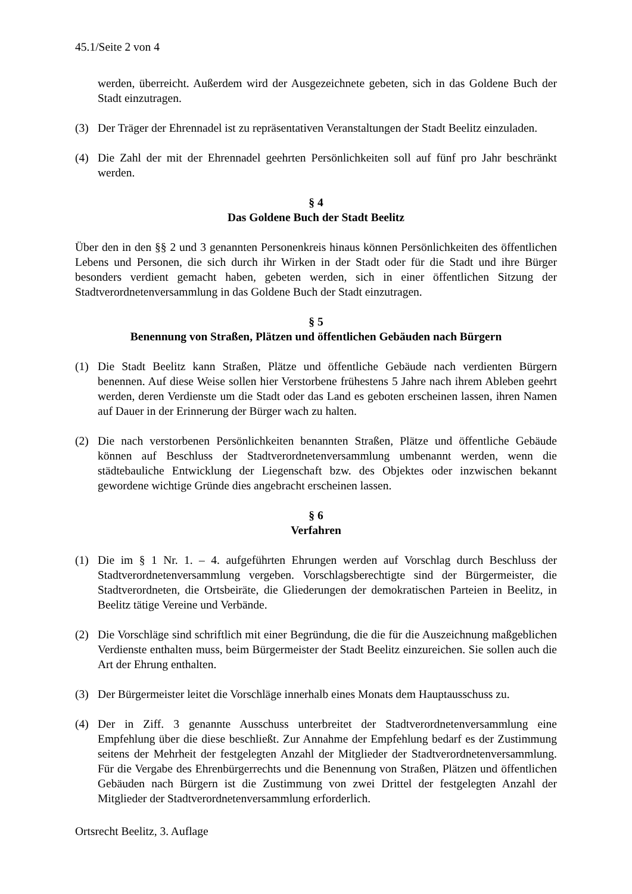45.1/Seite 2 von 4
werden, überreicht. Außerdem wird der Ausgezeichnete gebeten, sich in das Goldene Buch der Stadt einzutragen.
(3) Der Träger der Ehrennadel ist zu repräsentativen Veranstaltungen der Stadt Beelitz einzuladen.
(4) Die Zahl der mit der Ehrennadel geehrten Persönlichkeiten soll auf fünf pro Jahr beschränkt werden.
§ 4
Das Goldene Buch der Stadt Beelitz
Über den in den §§ 2 und 3 genannten Personenkreis hinaus können Persönlichkeiten des öffentlichen Lebens und Personen, die sich durch ihr Wirken in der Stadt oder für die Stadt und ihre Bürger besonders verdient gemacht haben, gebeten werden, sich in einer öffentlichen Sitzung der Stadtverordnetenversammlung in das Goldene Buch der Stadt einzutragen.
§ 5
Benennung von Straßen, Plätzen und öffentlichen Gebäuden nach Bürgern
(1) Die Stadt Beelitz kann Straßen, Plätze und öffentliche Gebäude nach verdienten Bürgern benennen. Auf diese Weise sollen hier Verstorbene frühestens 5 Jahre nach ihrem Ableben geehrt werden, deren Verdienste um die Stadt oder das Land es geboten erscheinen lassen, ihren Namen auf Dauer in der Erinnerung der Bürger wach zu halten.
(2) Die nach verstorbenen Persönlichkeiten benannten Straßen, Plätze und öffentliche Gebäude können auf Beschluss der Stadtverordnetenversammlung umbenannt werden, wenn die städtebauliche Entwicklung der Liegenschaft bzw. des Objektes oder inzwischen bekannt gewordene wichtige Gründe dies angebracht erscheinen lassen.
§ 6
Verfahren
(1) Die im § 1 Nr. 1. – 4. aufgeführten Ehrungen werden auf Vorschlag durch Beschluss der Stadtverordnetenversammlung vergeben. Vorschlagsberechtigte sind der Bürgermeister, die Stadtverordneten, die Ortsbeiräte, die Gliederungen der demokratischen Parteien in Beelitz, in Beelitz tätige Vereine und Verbände.
(2) Die Vorschläge sind schriftlich mit einer Begründung, die die für die Auszeichnung maßgeblichen Verdienste enthalten muss, beim Bürgermeister der Stadt Beelitz einzureichen. Sie sollen auch die Art der Ehrung enthalten.
(3) Der Bürgermeister leitet die Vorschläge innerhalb eines Monats dem Hauptausschuss zu.
(4) Der in Ziff. 3 genannte Ausschuss unterbreitet der Stadtverordnetenversammlung eine Empfehlung über die diese beschließt. Zur Annahme der Empfehlung bedarf es der Zustimmung seitens der Mehrheit der festgelegten Anzahl der Mitglieder der Stadtverordnetenversammlung. Für die Vergabe des Ehrenbürgerrechts und die Benennung von Straßen, Plätzen und öffentlichen Gebäuden nach Bürgern ist die Zustimmung von zwei Drittel der festgelegten Anzahl der Mitglieder der Stadtverordnetenversammlung erforderlich.
Ortsrecht Beelitz, 3. Auflage